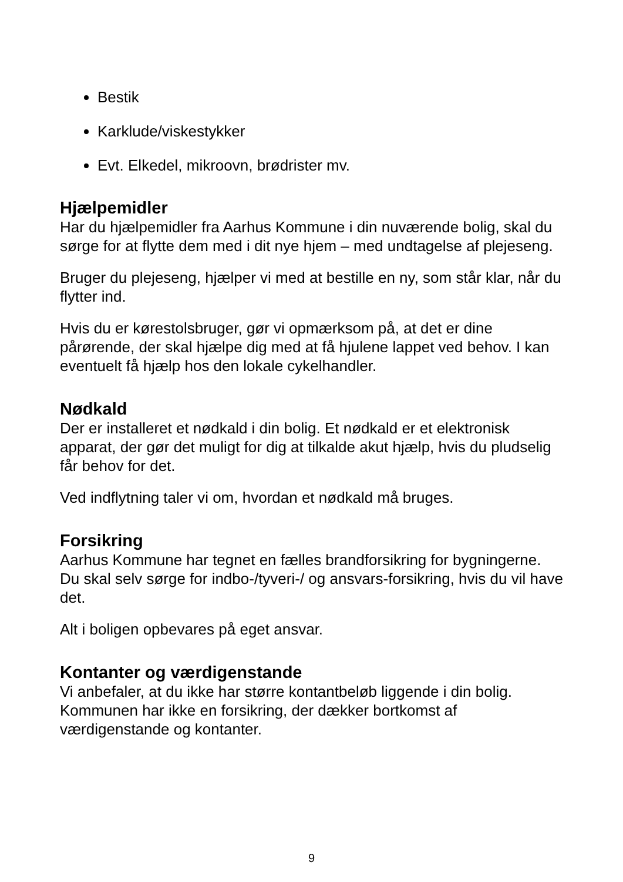Bestik
Karklude/viskestykker
Evt. Elkedel, mikroovn, brødrister mv.
Hjælpemidler
Har du hjælpemidler fra Aarhus Kommune i din nuværende bolig, skal du sørge for at flytte dem med i dit nye hjem – med undtagelse af plejeseng.
Bruger du plejeseng, hjælper vi med at bestille en ny, som står klar, når du flytter ind.
Hvis du er kørestolsbruger, gør vi opmærksom på, at det er dine pårørende, der skal hjælpe dig med at få hjulene lappet ved behov. I kan eventuelt få hjælp hos den lokale cykelhandler.
Nødkald
Der er installeret et nødkald i din bolig. Et nødkald er et elektronisk apparat, der gør det muligt for dig at tilkalde akut hjælp, hvis du pludselig får behov for det.
Ved indflytning taler vi om, hvordan et nødkald må bruges.
Forsikring
Aarhus Kommune har tegnet en fælles brandforsikring for bygningerne. Du skal selv sørge for indbo-/tyveri-/ og ansvars-forsikring, hvis du vil have det.
Alt i boligen opbevares på eget ansvar.
Kontanter og værdigenstande
Vi anbefaler, at du ikke har større kontantbeløb liggende i din bolig. Kommunen har ikke en forsikring, der dækker bortkomst af værdigenstande og kontanter.
9